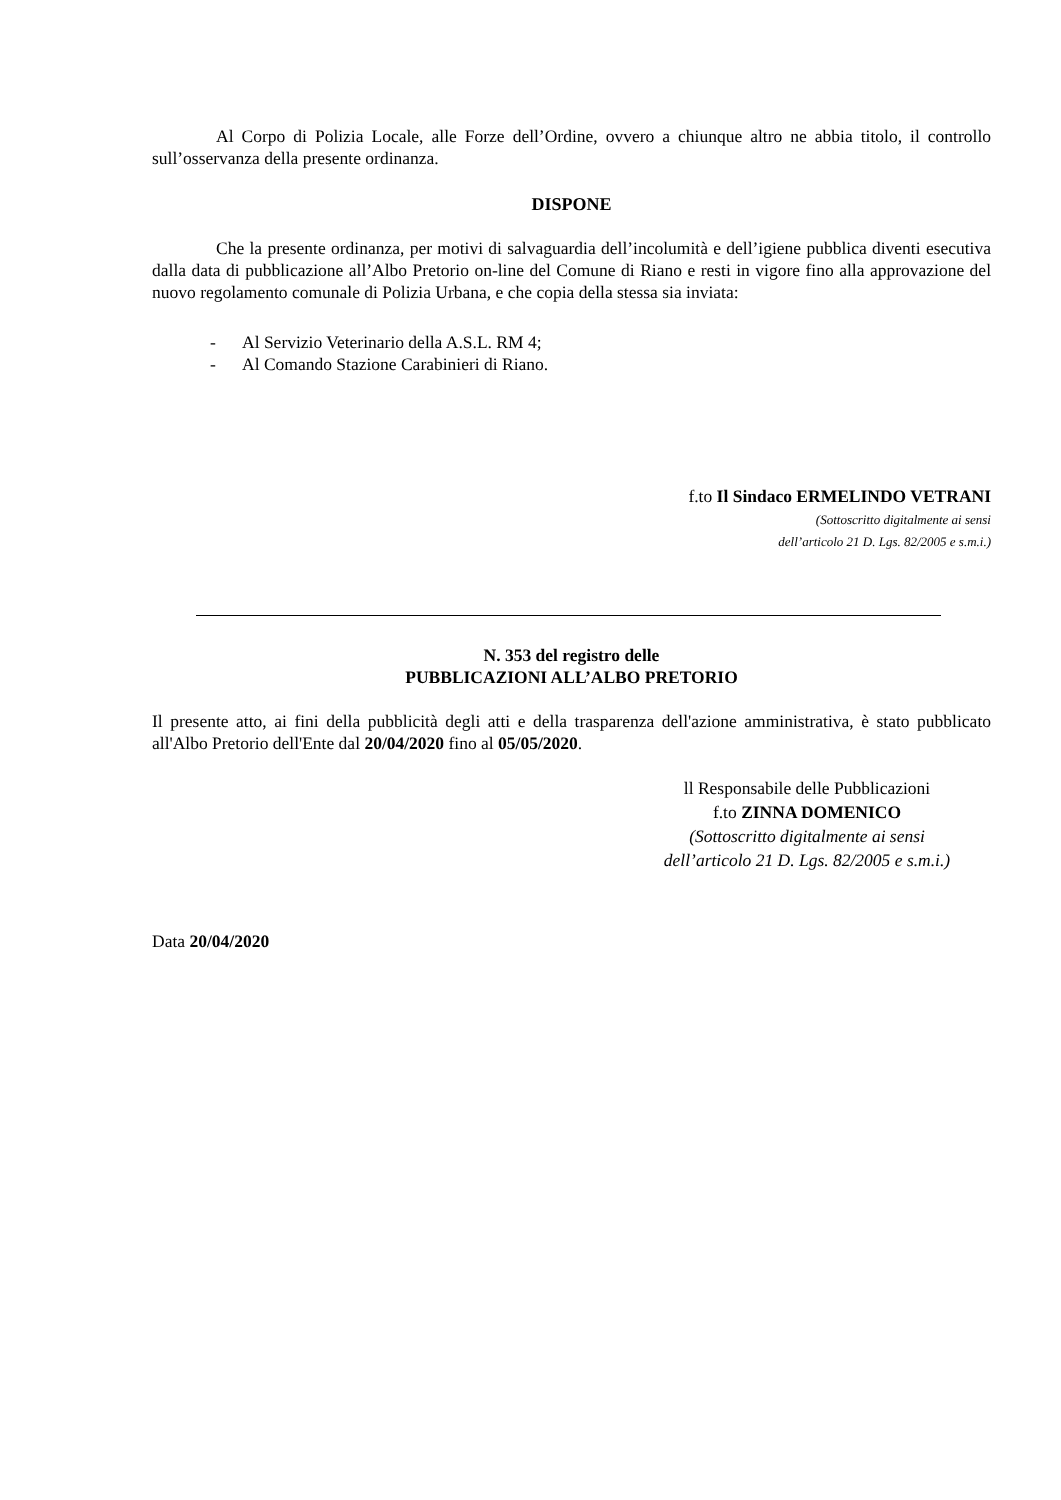Al Corpo di Polizia Locale, alle Forze dell’Ordine, ovvero a chiunque altro ne abbia titolo, il controllo sull’osservanza della presente ordinanza.
DISPONE
Che la presente ordinanza, per motivi di salvaguardia dell’incolumità e dell’igiene pubblica diventi esecutiva dalla data di pubblicazione all’Albo Pretorio on-line del Comune di Riano e resti in vigore fino alla approvazione del nuovo regolamento comunale di Polizia Urbana, e che copia della stessa sia inviata:
- Al Servizio Veterinario della A.S.L. RM 4;
- Al Comando Stazione Carabinieri di Riano.
f.to Il Sindaco ERMELINDO VETRANI
(Sottoscritto digitalmente ai sensi
dell’articolo 21 D. Lgs. 82/2005 e s.m.i.)
N. 353 del registro delle
PUBBLICAZIONI ALL’ALBO PRETORIO
Il presente atto, ai fini della pubblicità degli atti e della trasparenza dell'azione amministrativa, è stato pubblicato all'Albo Pretorio dell'Ente dal 20/04/2020 fino al 05/05/2020.
ll Responsabile delle Pubblicazioni
f.to ZINNA DOMENICO
(Sottoscritto digitalmente ai sensi
dell’articolo 21 D. Lgs. 82/2005 e s.m.i.)
Data 20/04/2020